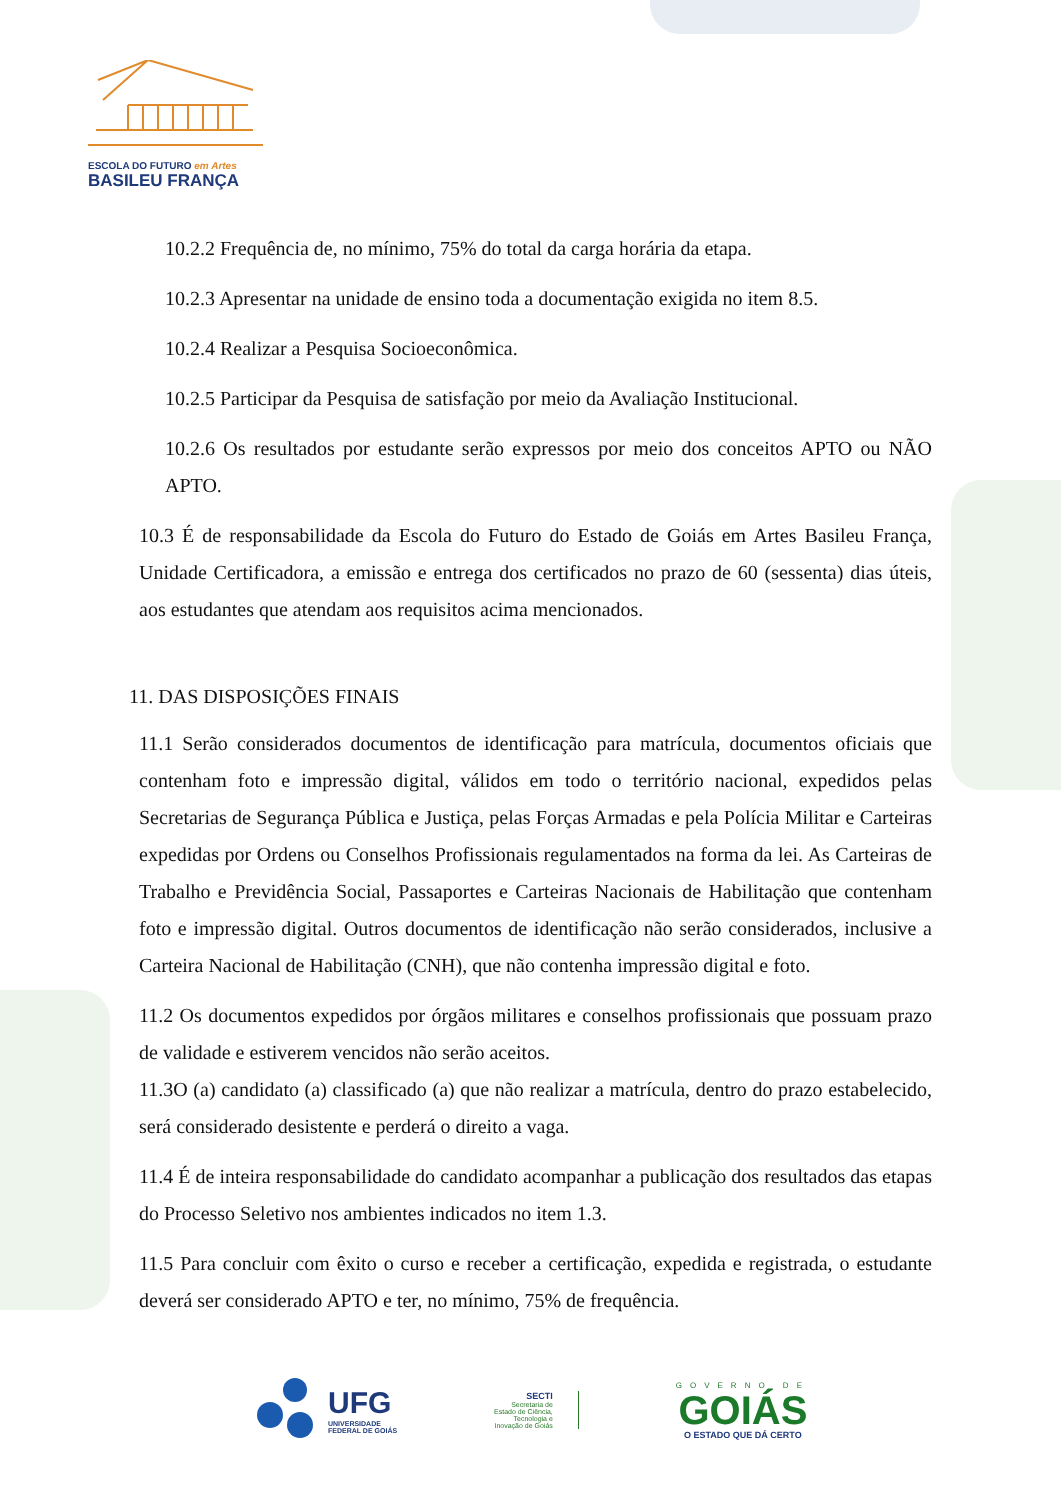ESCOLA DO FUTURO em Artes
BASILEU FRANÇA
10.2.2 Frequência de, no mínimo, 75% do total da carga horária da etapa.
10.2.3 Apresentar na unidade de ensino toda a documentação exigida no item 8.5.
10.2.4 Realizar a Pesquisa Socioeconômica.
10.2.5 Participar da Pesquisa de satisfação por meio da Avaliação Institucional.
10.2.6 Os resultados por estudante serão expressos por meio dos conceitos APTO ou NÃO APTO.
10.3 É de responsabilidade da Escola do Futuro do Estado de Goiás em Artes Basileu França, Unidade Certificadora, a emissão e entrega dos certificados no prazo de 60 (sessenta) dias úteis, aos estudantes que atendam aos requisitos acima mencionados.
11. DAS DISPOSIÇÕES FINAIS
11.1 Serão considerados documentos de identificação para matrícula, documentos oficiais que contenham foto e impressão digital, válidos em todo o território nacional, expedidos pelas Secretarias de Segurança Pública e Justiça, pelas Forças Armadas e pela Polícia Militar e Carteiras expedidas por Ordens ou Conselhos Profissionais regulamentados na forma da lei. As Carteiras de Trabalho e Previdência Social, Passaportes e Carteiras Nacionais de Habilitação que contenham foto e impressão digital. Outros documentos de identificação não serão considerados, inclusive a Carteira Nacional de Habilitação (CNH), que não contenha impressão digital e foto.
11.2 Os documentos expedidos por órgãos militares e conselhos profissionais que possuam prazo de validade e estiverem vencidos não serão aceitos.
11.3O (a) candidato (a) classificado (a) que não realizar a matrícula, dentro do prazo estabelecido, será considerado desistente e perderá o direito a vaga.
11.4 É de inteira responsabilidade do candidato acompanhar a publicação dos resultados das etapas do Processo Seletivo nos ambientes indicados no item 1.3.
11.5 Para concluir com êxito o curso e receber a certificação, expedida e registrada, o estudante deverá ser considerado APTO e ter, no mínimo, 75% de frequência.
UFG
UNIVERSIDADE
FEDERAL DE GOIÁS
SECTI
Secretaria de
Estado de Ciência,
Tecnologia e
Inovação de Goiás
GOVERNO DE
GOIÁS
O ESTADO QUE DÁ CERTO